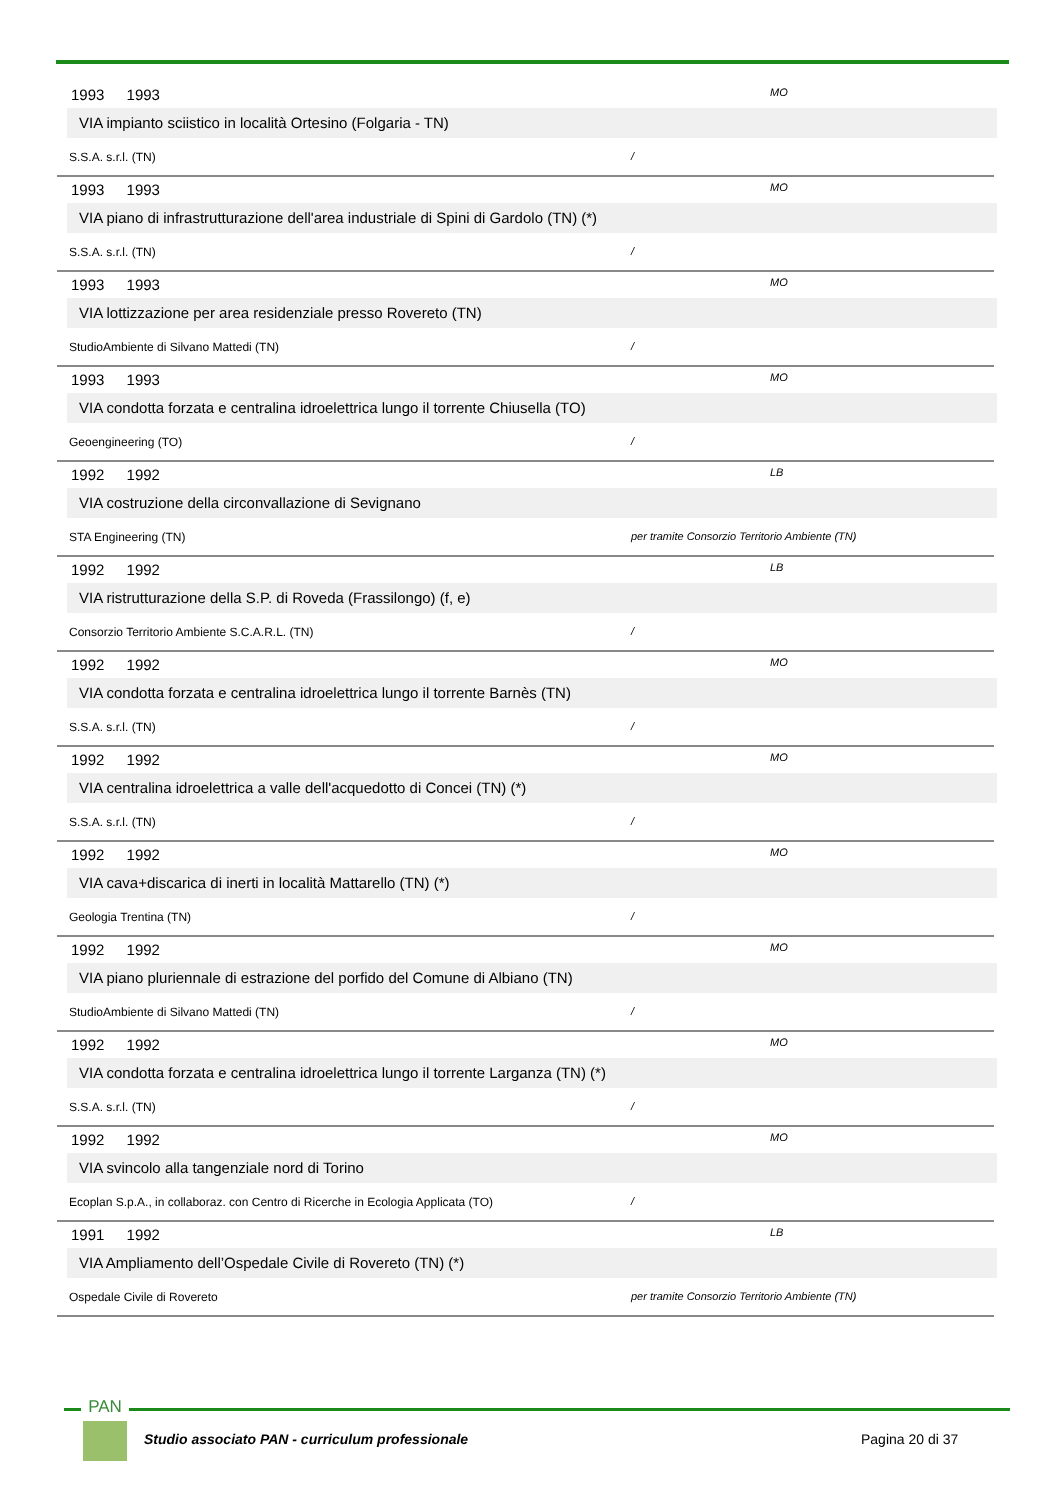1993 1993
MO
VIA impianto sciistico in località Ortesino (Folgaria - TN)
S.S.A. s.r.l. (TN) /
1993 1993
MO
VIA piano di infrastrutturazione dell'area industriale di Spini di Gardolo (TN) (*)
S.S.A. s.r.l. (TN) /
1993 1993
MO
VIA lottizzazione per area residenziale presso Rovereto (TN)
StudioAmbiente di Silvano Mattedi (TN) /
1993 1993
MO
VIA condotta forzata e centralina idroelettrica lungo il torrente Chiusella (TO)
Geoengineering (TO) /
1992 1992
LB
VIA costruzione della circonvallazione di Sevignano
STA Engineering (TN) per tramite Consorzio Territorio Ambiente (TN)
1992 1992
LB
VIA ristrutturazione della S.P. di Roveda (Frassilongo) (f, e)
Consorzio Territorio Ambiente S.C.A.R.L. (TN) /
1992 1992
MO
VIA condotta forzata e centralina idroelettrica lungo il torrente Barnès (TN)
S.S.A. s.r.l. (TN) /
1992 1992
MO
VIA centralina idroelettrica a valle dell'acquedotto di Concei (TN) (*)
S.S.A. s.r.l. (TN) /
1992 1992
MO
VIA cava+discarica di inerti in località Mattarello (TN) (*)
Geologia Trentina (TN) /
1992 1992
MO
VIA piano pluriennale di estrazione del porfido del Comune di Albiano (TN)
StudioAmbiente di Silvano Mattedi (TN) /
1992 1992
MO
VIA condotta forzata e centralina idroelettrica lungo il torrente Larganza (TN) (*)
S.S.A. s.r.l. (TN) /
1992 1992
MO
VIA svincolo alla tangenziale nord di Torino
Ecoplan S.p.A., in collaboraz. con Centro di Ricerche in Ecologia Applicata (TO)
/
1991 1992
LB
VIA Ampliamento dell’Ospedale Civile di Rovereto (TN) (*)
Ospedale Civile di Rovereto per tramite Consorzio Territorio Ambiente (TN)
PAN
Studio associato PAN - curriculum professionale
Pagina 20 di 37